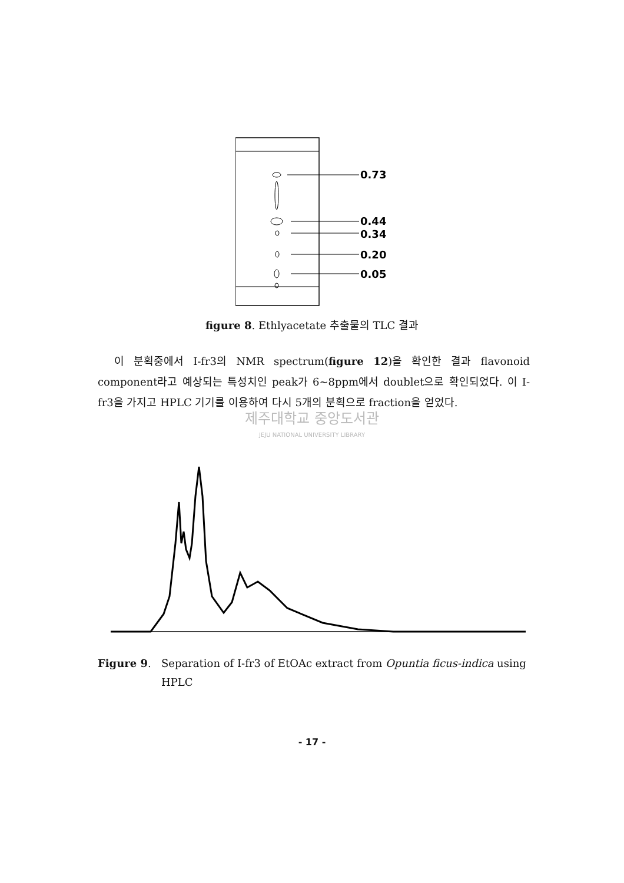0.73
0.44
0.34
0.20
0.05
figure 8. Ethlyacetate 추출물의 TLC 결과
이 분획중에서 I-fr3의 NMR spectrum(figure 12)을 확인한 결과 flavonoid component라고 예상되는 특성치인 peak가 6~8ppm에서 doublet으로 확인되었다. 이 I-fr3을 가지고 HPLC 기기를 이용하여 다시 5개의 분획으로 fraction을 얻었다.
제주대학교 중앙도서관
JEJU NATIONAL UNIVERSITY LIBRARY
Figure 9. Separation of I-fr3 of EtOAc extract from Opuntia ficus-indica using HPLC
- 17 -